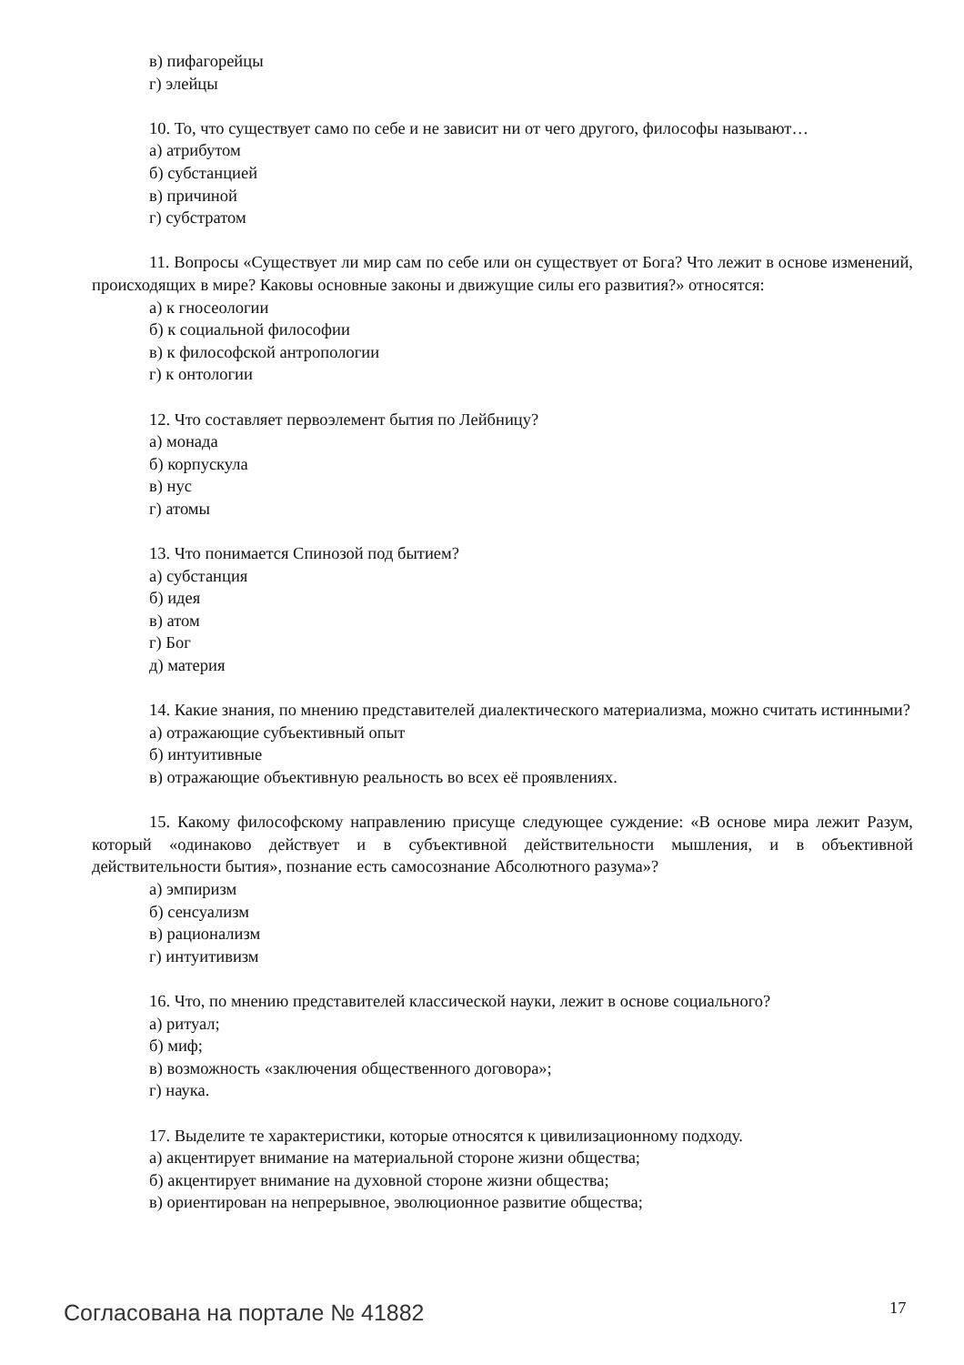в) пифагорейцы
г) элейцы
10. То, что существует само по себе и не зависит ни от чего другого, философы называют…
а) атрибутом
б) субстанцией
в) причиной
г) субстратом
11. Вопросы «Существует ли мир сам по себе или он существует от Бога? Что лежит в основе изменений, происходящих в мире? Каковы основные законы и движущие силы его развития?» относятся:
а) к гносеологии
б) к социальной философии
в) к философской антропологии
г) к онтологии
12. Что составляет первоэлемент бытия по Лейбницу?
а) монада
б) корпускула
в) нус
г) атомы
13. Что понимается Спинозой под бытием?
а) субстанция
б) идея
в) атом
г) Бог
д) материя
14. Какие знания, по мнению представителей диалектического материализма, можно считать истинными?
а) отражающие субъективный опыт
б) интуитивные
в) отражающие объективную реальность во всех её проявлениях.
15. Какому философскому направлению присуще следующее суждение: «В основе мира лежит Разум, который «одинаково действует и в субъективной действительности мышления, и в объективной действительности бытия», познание есть самосознание Абсолютного разума»?
а) эмпиризм
б) сенсуализм
в) рационализм
г) интуитивизм
16. Что, по мнению представителей классической науки, лежит в основе социального?
а) ритуал;
б) миф;
в) возможность «заключения общественного договора»;
г) наука.
17. Выделите те характеристики, которые относятся к цивилизационному подходу.
а) акцентирует внимание на материальной стороне жизни общества;
б) акцентирует внимание на духовной стороне жизни общества;
в) ориентирован на непрерывное, эволюционное развитие общества;
Согласована на портале № 41882 17